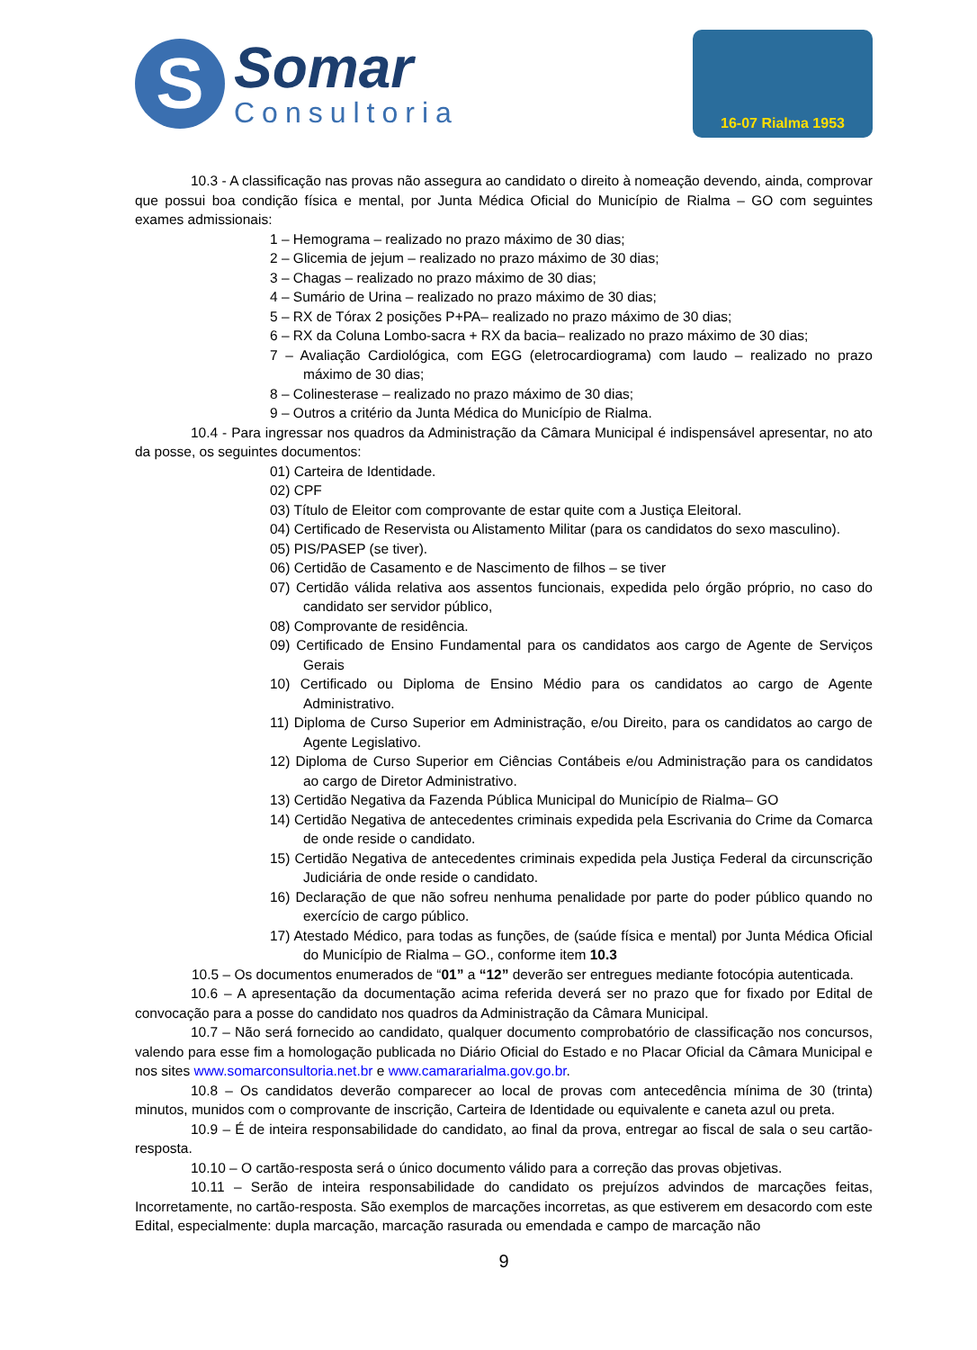S
Somar
Consultoria
16-07 Rialma 1953
10.3 - A classificação nas provas não assegura ao candidato o direito à nomeação devendo, ainda, comprovar que possui boa condição física e mental, por Junta Médica Oficial do Município de Rialma – GO com seguintes exames admissionais:
1 – Hemograma – realizado no prazo máximo de 30 dias;
2 – Glicemia de jejum – realizado no prazo máximo de 30 dias;
3 – Chagas – realizado no prazo máximo de 30 dias;
4 – Sumário de Urina – realizado no prazo máximo de 30 dias;
5 – RX de Tórax 2 posições P+PA– realizado no prazo máximo de 30 dias;
6 – RX da Coluna Lombo-sacra + RX da bacia– realizado no prazo máximo de 30 dias;
7 – Avaliação Cardiológica, com EGG (eletrocardiograma) com laudo – realizado no prazo máximo de 30 dias;
8 – Colinesterase – realizado no prazo máximo de 30 dias;
9 – Outros a critério da Junta Médica do Município de Rialma.
10.4 - Para ingressar nos quadros da Administração da Câmara Municipal é indispensável apresentar, no ato da posse, os seguintes documentos:
01) Carteira de Identidade.
02) CPF
03) Título de Eleitor com comprovante de estar quite com a Justiça Eleitoral.
04) Certificado de Reservista ou Alistamento Militar (para os candidatos do sexo masculino).
05) PIS/PASEP (se tiver).
06) Certidão de Casamento e de Nascimento de filhos – se tiver
07) Certidão válida relativa aos assentos funcionais, expedida pelo órgão próprio, no caso do candidato ser servidor público,
08) Comprovante de residência.
09) Certificado de Ensino Fundamental para os candidatos aos cargo de Agente de Serviços Gerais
10) Certificado ou Diploma de Ensino Médio para os candidatos ao cargo de Agente Administrativo.
11) Diploma de Curso Superior em Administração, e/ou Direito, para os candidatos ao cargo de Agente Legislativo.
12) Diploma de Curso Superior em Ciências Contábeis e/ou Administração para os candidatos ao cargo de Diretor Administrativo.
13) Certidão Negativa da Fazenda Pública Municipal do Município de Rialma– GO
14) Certidão Negativa de antecedentes criminais expedida pela Escrivania do Crime da Comarca de onde reside o candidato.
15) Certidão Negativa de antecedentes criminais expedida pela Justiça Federal da circunscrição Judiciária de onde reside o candidato.
16) Declaração de que não sofreu nenhuma penalidade por parte do poder público quando no exercício de cargo público.
17) Atestado Médico, para todas as funções, de (saúde física e mental) por Junta Médica Oficial do Município de Rialma – GO., conforme item 10.3
10.5 – Os documentos enumerados de “01” a “12” deverão ser entregues mediante fotocópia autenticada.
10.6 – A apresentação da documentação acima referida deverá ser no prazo que for fixado por Edital de convocação para a posse do candidato nos quadros da Administração da Câmara Municipal.
10.7 – Não será fornecido ao candidato, qualquer documento comprobatório de classificação nos concursos, valendo para esse fim a homologação publicada no Diário Oficial do Estado e no Placar Oficial da Câmara Municipal e nos sites www.somarconsultoria.net.br e www.camararialma.gov.go.br.
10.8 – Os candidatos deverão comparecer ao local de provas com antecedência mínima de 30 (trinta) minutos, munidos com o comprovante de inscrição, Carteira de Identidade ou equivalente e caneta azul ou preta.
10.9 – É de inteira responsabilidade do candidato, ao final da prova, entregar ao fiscal de sala o seu cartão-resposta.
10.10 – O cartão-resposta será o único documento válido para a correção das provas objetivas.
10.11 – Serão de inteira responsabilidade do candidato os prejuízos advindos de marcações feitas, Incorretamente, no cartão-resposta. São exemplos de marcações incorretas, as que estiverem em desacordo com este Edital, especialmente: dupla marcação, marcação rasurada ou emendada e campo de marcação não
9